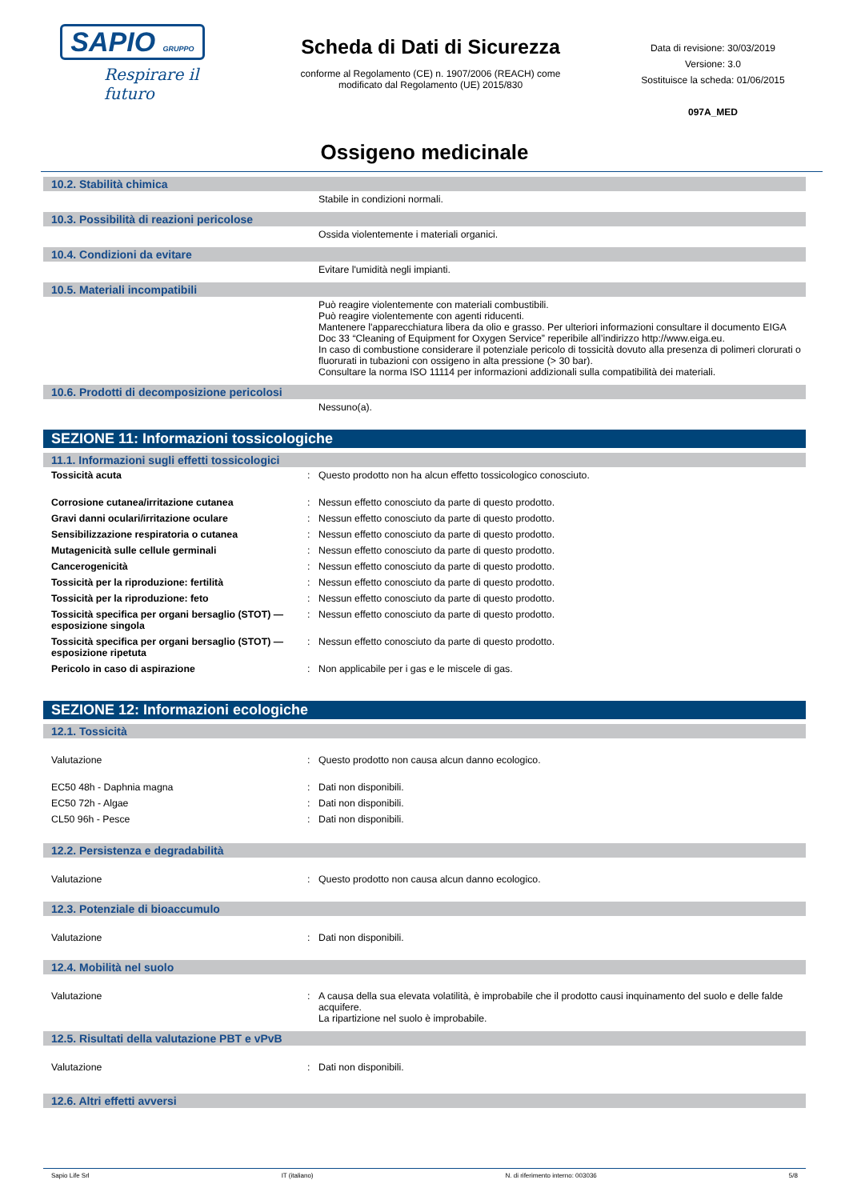SAPIO GRUPPO
Respirare il futuro
Scheda di Dati di Sicurezza
conforme al Regolamento (CE) n. 1907/2006 (REACH) come
modificato dal Regolamento (UE) 2015/830
Data di revisione: 30/03/2019
Versione: 3.0
Sostituisce la scheda: 01/06/2015
097A_MED
Ossigeno medicinale
10.2. Stabilità chimica
| | | Stabile in condizioni normali. |
10.3. Possibilità di reazioni pericolose
| | | Ossida violentemente i materiali organici. |
10.4. Condizioni da evitare
| | | Evitare l'umidità negli impianti. |
10.5. Materiali incompatibili
| | | Può reagire violentemente con materiali combustibili. Può reagire violentemente con agenti riducenti. Mantenere l'apparecchiatura libera da olio e grasso. Per ulteriori informazioni consultare il documento EIGA Doc 33 “Cleaning of Equipment for Oxygen Service” reperibile all’indirizzo http://www.eiga.eu. In caso di combustione considerare il potenziale pericolo di tossicità dovuto alla presenza di polimeri clorurati o fluorurati in tubazioni con ossigeno in alta pressione (> 30 bar). Consultare la norma ISO 11114 per informazioni addizionali sulla compatibilità dei materiali. |
10.6. Prodotti di decomposizione pericolosi
| | | Nessuno(a). |
SEZIONE 11: Informazioni tossicologiche
11.1. Informazioni sugli effetti tossicologici
| Tossicità acuta | : | Questo prodotto non ha alcun effetto tossicologico conosciuto. |
| Corrosione cutanea/irritazione cutanea | : | Nessun effetto conosciuto da parte di questo prodotto. |
| Gravi danni oculari/irritazione oculare | : | Nessun effetto conosciuto da parte di questo prodotto. |
| Sensibilizzazione respiratoria o cutanea | : | Nessun effetto conosciuto da parte di questo prodotto. |
| Mutagenicità sulle cellule germinali | : | Nessun effetto conosciuto da parte di questo prodotto. |
| Cancerogenicità | : | Nessun effetto conosciuto da parte di questo prodotto. |
| Tossicità per la riproduzione: fertilità | : | Nessun effetto conosciuto da parte di questo prodotto. |
| Tossicità per la riproduzione: feto | : | Nessun effetto conosciuto da parte di questo prodotto. |
| Tossicità specifica per organi bersaglio (STOT) — esposizione singola | : | Nessun effetto conosciuto da parte di questo prodotto. |
| Tossicità specifica per organi bersaglio (STOT) — esposizione ripetuta | : | Nessun effetto conosciuto da parte di questo prodotto. |
| Pericolo in caso di aspirazione | : | Non applicabile per i gas e le miscele di gas. |
SEZIONE 12: Informazioni ecologiche
12.1. Tossicità
| Valutazione | : | Questo prodotto non causa alcun danno ecologico. |
| EC50 48h - Daphnia magna | : | Dati non disponibili. |
| EC50 72h - Algae | : | Dati non disponibili. |
| CL50 96h - Pesce | : | Dati non disponibili. |
12.2. Persistenza e degradabilità
| Valutazione | : | Questo prodotto non causa alcun danno ecologico. |
12.3. Potenziale di bioaccumulo
| Valutazione | : | Dati non disponibili. |
12.4. Mobilità nel suolo
| Valutazione | : | A causa della sua elevata volatilità, è improbabile che il prodotto causi inquinamento del suolo e delle falde acquifere. La ripartizione nel suolo è improbabile. |
12.5. Risultati della valutazione PBT e vPvB
| Valutazione | : | Dati non disponibili. |
12.6. Altri effetti avversi
Sapio Life Srl IT (italiano) N. di riferimento interno: 003036 5/8